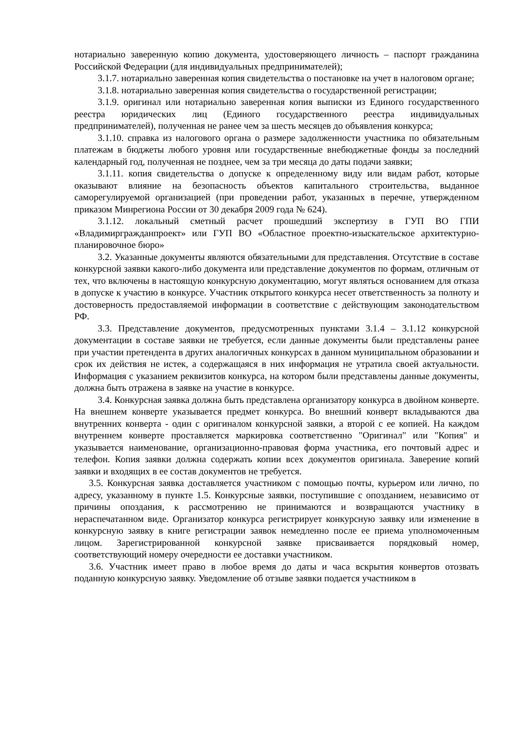нотариально заверенную копию документа, удостоверяющего личность – паспорт гражданина Российской Федерации (для индивидуальных предпринимателей);
3.1.7. нотариально заверенная копия свидетельства о постановке на учет в налоговом органе;
3.1.8. нотариально заверенная копия свидетельства о государственной регистрации;
3.1.9. оригинал или нотариально заверенная копия выписки из Единого государственного реестра юридических лиц (Единого государственного реестра индивидуальных предпринимателей), полученная не ранее чем за шесть месяцев до объявления конкурса;
3.1.10. справка из налогового органа о размере задолженности участника по обязательным платежам в бюджеты любого уровня или государственные внебюджетные фонды за последний календарный год, полученная не позднее, чем за три месяца до даты подачи заявки;
3.1.11. копия свидетельства о допуске к определенному виду или видам работ, которые оказывают влияние на безопасность объектов капитального строительства, выданное саморегулируемой организацией (при проведении работ, указанных в перечне, утвержденном приказом Минрегиона России от 30 декабря 2009 года № 624).
3.1.12. локальный сметный расчет прошедший экспертизу в ГУП ВО ГПИ «Владимиргражданпроект» или ГУП ВО «Областное проектно-изыскательское архитектурно-планировочное бюро»
3.2. Указанные документы являются обязательными для представления. Отсутствие в составе конкурсной заявки какого-либо документа или представление документов по формам, отличным от тех, что включены в настоящую конкурсную документацию, могут являться основанием для отказа в допуске к участию в конкурсе. Участник открытого конкурса несет ответственность за полноту и достоверность предоставляемой информации в соответствие с действующим законодательством РФ.
3.3. Представление документов, предусмотренных пунктами 3.1.4 – 3.1.12 конкурсной документации в составе заявки не требуется, если данные документы были представлены ранее при участии претендента в других аналогичных конкурсах в данном муниципальном образовании и срок их действия не истек, а содержащаяся в них информация не утратила своей актуальности. Информация с указанием реквизитов конкурса, на котором были представлены данные документы, должна быть отражена в заявке на участие в конкурсе.
3.4. Конкурсная заявка должна быть представлена организатору конкурса в двойном конверте. На внешнем конверте указывается предмет конкурса. Во внешний конверт вкладываются два внутренних конверта - один с оригиналом конкурсной заявки, а второй с ее копией. На каждом внутреннем конверте проставляется маркировка соответственно "Оригинал" или "Копия" и указывается наименование, организационно-правовая форма участника, его почтовый адрес и телефон. Копия заявки должна содержать копии всех документов оригинала. Заверение копий заявки и входящих в ее состав документов не требуется.
3.5. Конкурсная заявка доставляется участником с помощью почты, курьером или лично, по адресу, указанному в пункте 1.5. Конкурсные заявки, поступившие с опозданием, независимо от причины опоздания, к рассмотрению не принимаются и возвращаются участнику в нераспечатанном виде. Организатор конкурса регистрирует конкурсную заявку или изменение в конкурсную заявку в книге регистрации заявок немедленно после ее приема уполномоченным лицом. Зарегистрированной конкурсной заявке присваивается порядковый номер, соответствующий номеру очередности ее доставки участником.
3.6. Участник имеет право в любое время до даты и часа вскрытия конвертов отозвать поданную конкурсную заявку. Уведомление об отзыве заявки подается участником в